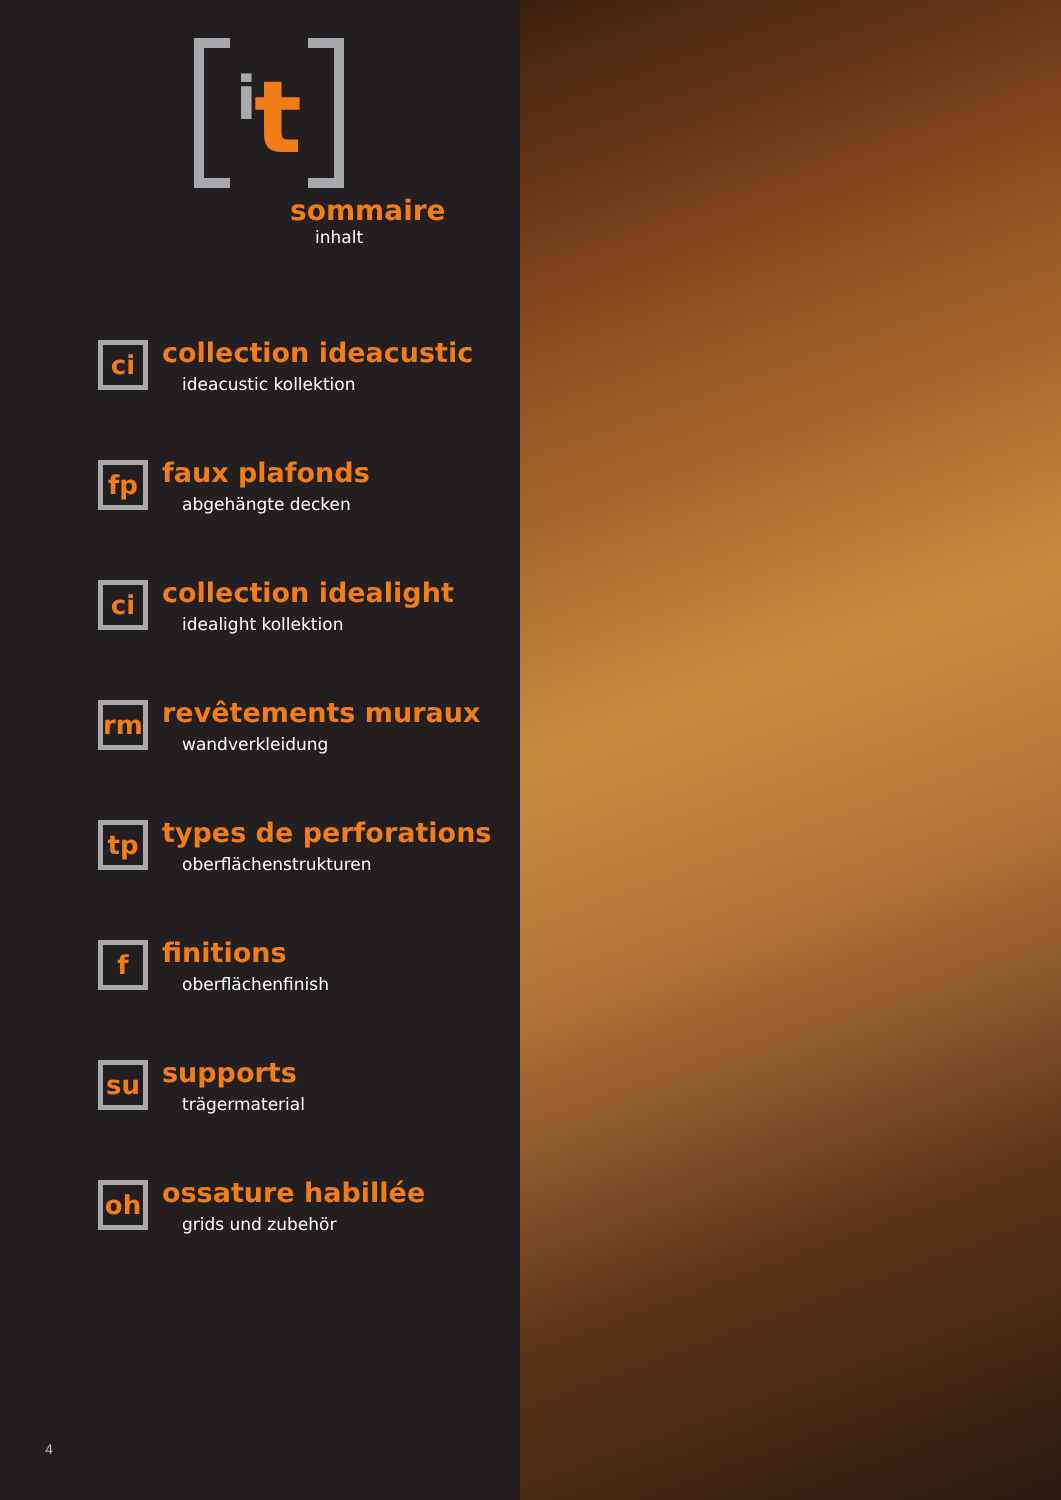i t
sommaire
inhalt
ci
collection ideacustic
ideacustic kollektion
fp
faux plafonds
abgehängte decken
ci
collection idealight
idealight kollektion
rm
revêtements muraux
wandverkleidung
tp
types de perforations
oberflächenstrukturen
f
finitions
oberflächenfinish
su
supports
trägermaterial
oh
ossature habillée
grids und zubehör
4